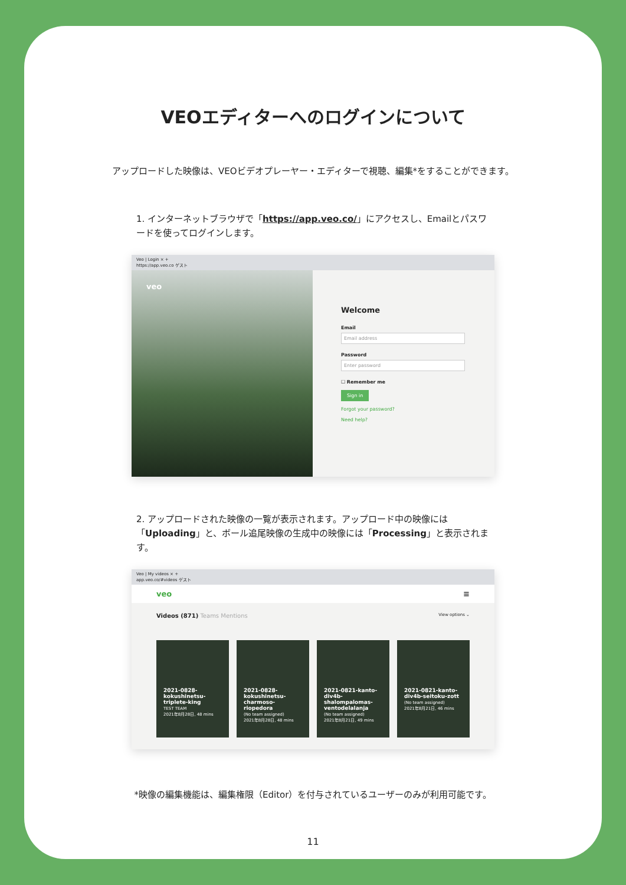VEOエディターへのログインについて
アップロードした映像は、VEOビデオプレーヤー・エディターで視聴、編集*をすることができます。
1. インターネットブラウザで「https://app.veo.co/」にアクセスし、Emailとパスワードを使ってログインします。
Veo | Login × +
https://app.veo.co ゲスト
veo
Welcome
Email
Email address
Password
Enter password
☐ Remember me
Sign in
Forgot your password?
Need help?
2. アップロードされた映像の一覧が表示されます。アップロード中の映像には「Uploading」と、ボール追尾映像の生成中の映像には「Processing」と表示されます。
Veo | My videos × +
app.veo.co/#videos ゲスト
veo ≡
Videos (871) Teams Mentions View options ⌄
2021-0828-kokushinetsu-triplete-king
TEST TEAM
2021年8月28日, 48 mins
2021-0828-kokushinetsu-charmoso-riopedora
(No team assigned)
2021年8月28日, 48 mins
2021-0821-kanto-div4b-shalompalomas-ventodelalanja
(No team assigned)
2021年8月21日, 49 mins
2021-0821-kanto-div4b-seitoku-zott
(No team assigned)
2021年8月21日, 46 mins
*映像の編集機能は、編集権限（Editor）を付与されているユーザーのみが利用可能です。
11